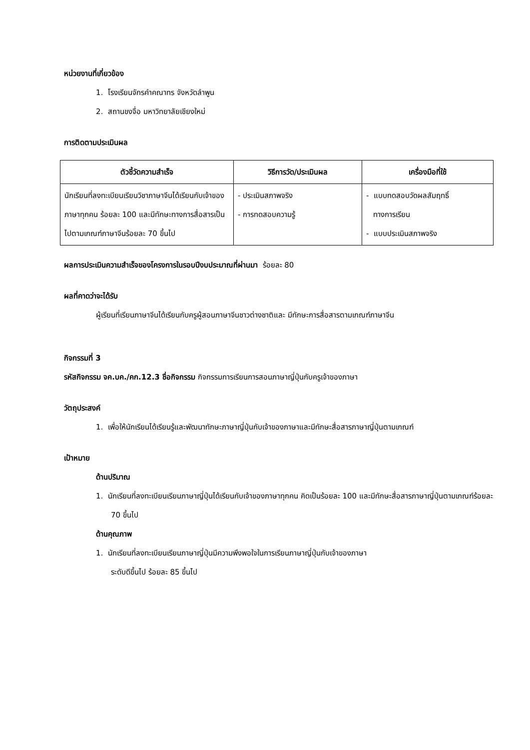หน่วยงานที่เกี่ยวข้อง
1. โรงเรียนจักรคำคณาทร จังหวัดลำพูน
2. สถานขงจื่อ มหาวิทยาลัยเชียงใหม่
การติดตามประเมินผล
| ตัวชี้วัดความสำเร็จ | วิธีการวัด/ประเมินผล | เครื่องมือที่ใช้ |
| --- | --- | --- |
| นักเรียนที่ลงทะเบียนเรียนวิชาภาษาจีนได้เรียนกับเจ้าของภาษาทุกคน ร้อยละ 100 และมีทักษะทางการสื่อสารเป็นไปตามเกณฑ์ภาษาจีนร้อยละ 70 ขึ้นไป | - ประเมินสภาพจริง - การทดสอบความรู้ | - แบบทดสอบวัดผลสัมฤทธิ์ ทางการเรียน - แบบประเมินสภาพจริง |
ผลการประเมินความสำเร็จของโครงการในรอบปีงบประมาณที่ผ่านมา ร้อยละ 80
ผลที่คาดว่าจะได้รับ
ผู้เรียนที่เรียนภาษาจีนได้เรียนกับครูผู้สอนภาษาจีนชาวต่างชาติและ มีทักษะการสื่อสารตามเกณฑ์ภาษาจีน
กิจกรรมที่ 3
รหัสกิจกรรม จค.บค./คก.12.3 ชื่อกิจกรรม กิจกรรมการเรียนการสอนภาษาญี่ปุ่นกับครูเจ้าของภาษา
วัตถุประสงค์
1. เพื่อให้นักเรียนได้เรียนรู้และพัฒนาทักษะภาษาญี่ปุ่นกับเจ้าของภาษาและมีทักษะสื่อสารภาษาญี่ปุ่นตามเกณฑ์
เป้าหมาย
ด้านปริมาณ
1. นักเรียนที่ลงทะเบียนเรียนภาษาญี่ปุ่นได้เรียนกับเจ้าของภาษาทุกคน คิดเป็นร้อยละ 100 และมีทักษะสื่อสารภาษาญี่ปุ่นตามเกณฑ์ร้อยละ 70 ขึ้นไป
ด้านคุณภาพ
1. นักเรียนที่ลงทะเบียนเรียนภาษาญี่ปุ่นมีความพึงพอใจในการเรียนภาษาญี่ปุ่นกับเจ้าของภาษา
ระดับดีขึ้นไป ร้อยละ 85 ขึ้นไป